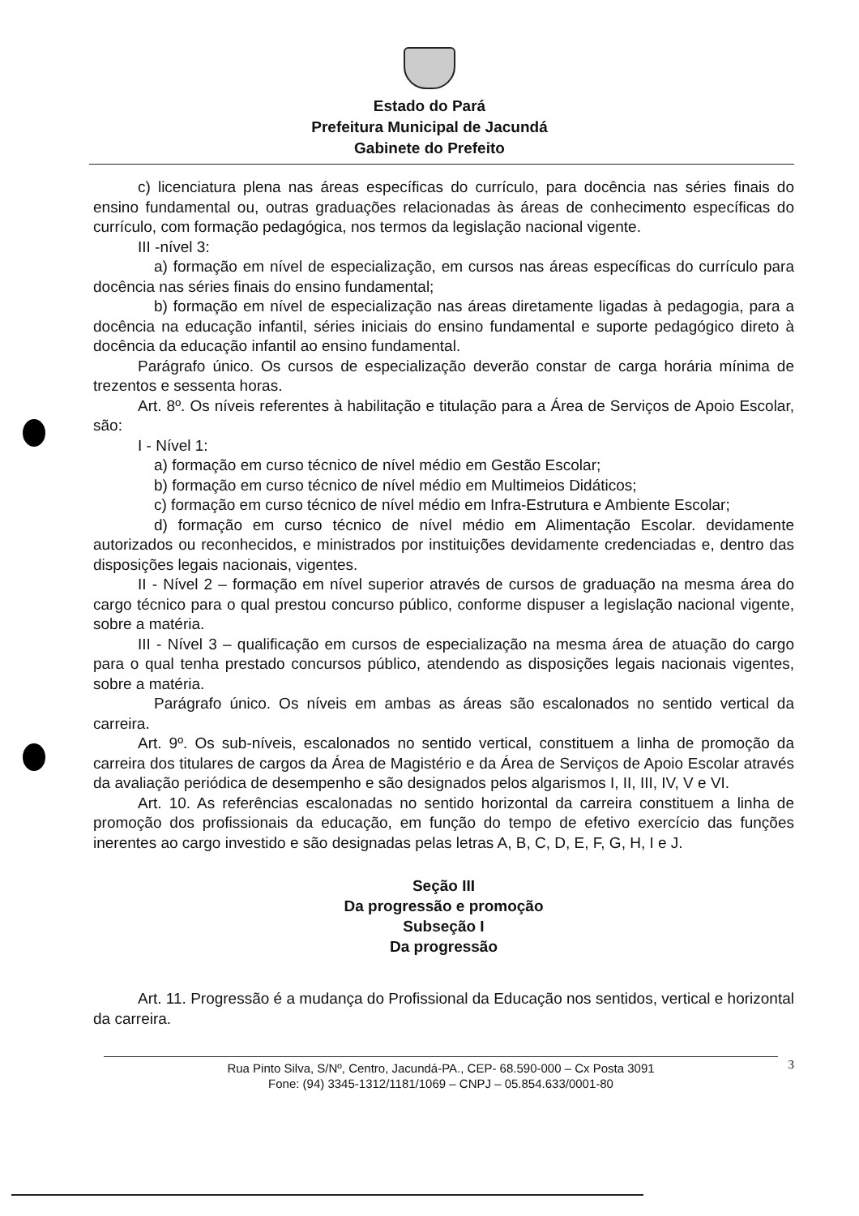Estado do Pará
Prefeitura Municipal de Jacundá
Gabinete do Prefeito
c) licenciatura plena nas áreas específicas do currículo, para docência nas séries finais do ensino fundamental ou, outras graduações relacionadas às áreas de conhecimento específicas do currículo, com formação pedagógica, nos termos da legislação nacional vigente.
III -nível 3:
a) formação em nível de especialização, em cursos nas áreas específicas do currículo para docência nas séries finais do ensino fundamental;
b) formação em nível de especialização nas áreas diretamente ligadas à pedagogia, para a docência na educação infantil, séries iniciais do ensino fundamental e suporte pedagógico direto à docência da educação infantil ao ensino fundamental.
Parágrafo único. Os cursos de especialização deverão constar de carga horária mínima de trezentos e sessenta horas.
Art. 8º. Os níveis referentes à habilitação e titulação para a Área de Serviços de Apoio Escolar, são:
I - Nível 1:
a) formação em curso técnico de nível médio em Gestão Escolar;
b) formação em curso técnico de nível médio em Multimeios Didáticos;
c) formação em curso técnico de nível médio em Infra-Estrutura e Ambiente Escolar;
d) formação em curso técnico de nível médio em Alimentação Escolar. devidamente autorizados ou reconhecidos, e ministrados por instituições devidamente credenciadas e, dentro das disposições legais nacionais, vigentes.
II - Nível 2 – formação em nível superior através de cursos de graduação na mesma área do cargo técnico para o qual prestou concurso público, conforme dispuser a legislação nacional vigente, sobre a matéria.
III - Nível 3 – qualificação em cursos de especialização na mesma área de atuação do cargo para o qual tenha prestado concursos público, atendendo as disposições legais nacionais vigentes, sobre a matéria.
Parágrafo único. Os níveis em ambas as áreas são escalonados no sentido vertical da carreira.
Art. 9º. Os sub-níveis, escalonados no sentido vertical, constituem a linha de promoção da carreira dos titulares de cargos da Área de Magistério e da Área de Serviços de Apoio Escolar através da avaliação periódica de desempenho e são designados pelos algarismos I, II, III, IV, V e VI.
Art. 10. As referências escalonadas no sentido horizontal da carreira constituem a linha de promoção dos profissionais da educação, em função do tempo de efetivo exercício das funções inerentes ao cargo investido e são designadas pelas letras A, B, C, D, E, F, G, H, I e J.
Seção III
Da progressão e promoção
Subseção I
Da progressão
Art. 11. Progressão é a mudança do Profissional da Educação nos sentidos, vertical e horizontal da carreira.
Rua Pinto Silva, S/Nº, Centro, Jacundá-PA., CEP- 68.590-000 – Cx Posta 3091
Fone: (94) 3345-1312/1181/1069 – CNPJ – 05.854.633/0001-80
3